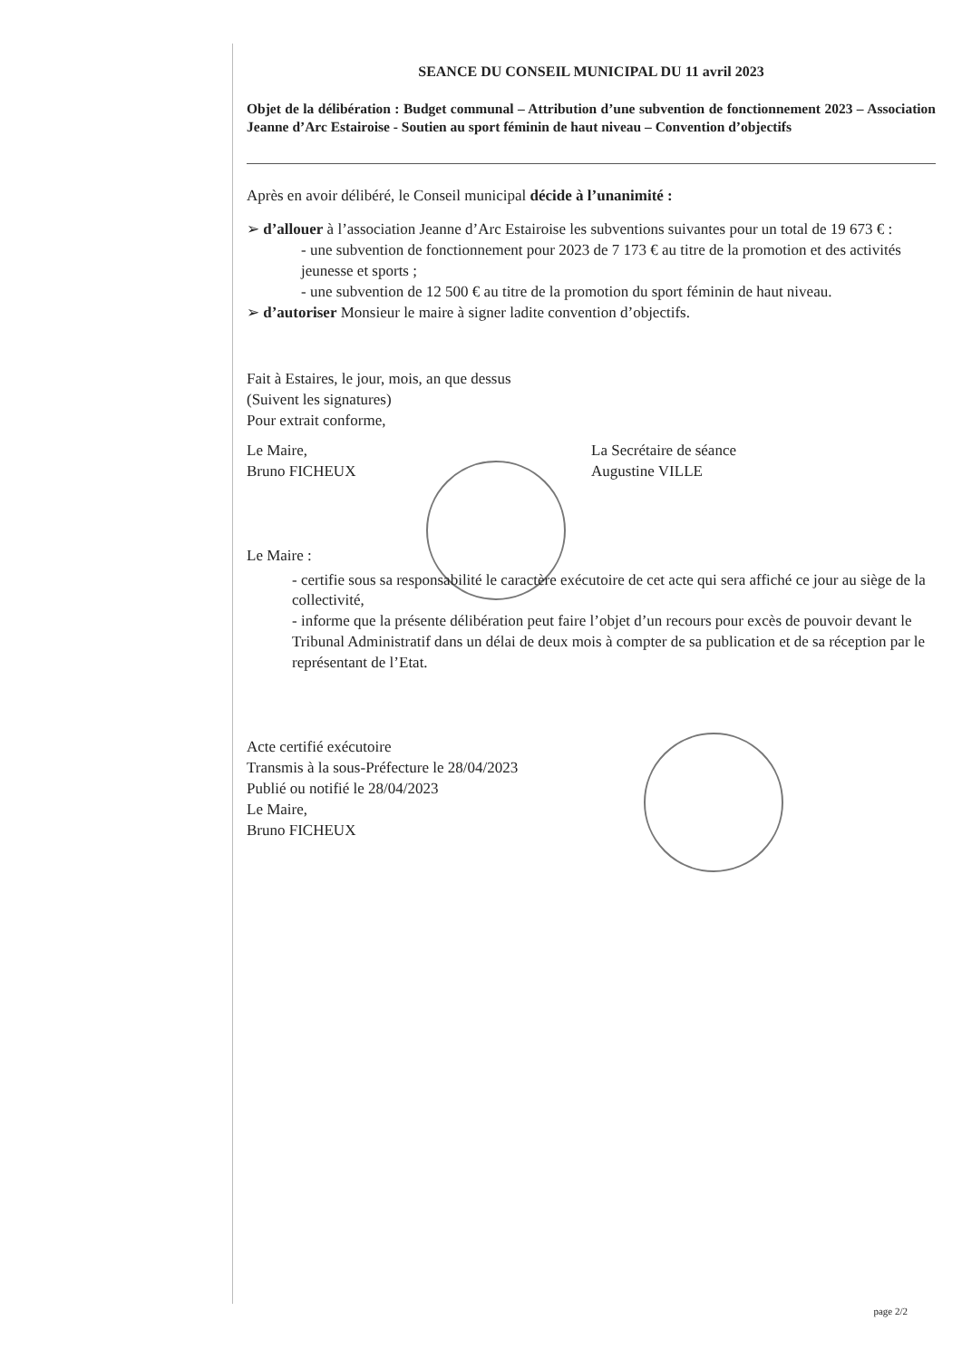SEANCE DU CONSEIL MUNICIPAL DU 11 avril 2023
Objet de la délibération : Budget communal – Attribution d’une subvention de fonctionnement 2023 – Association Jeanne d’Arc Estairoise - Soutien au sport féminin de haut niveau – Convention d’objectifs
Après en avoir délibéré, le Conseil municipal décide à l’unanimité :
➢ d’allouer à l’association Jeanne d’Arc Estairoise les subventions suivantes pour un total de 19 673 € :
- une subvention de fonctionnement pour 2023 de 7 173 € au titre de la promotion et des activités jeunesse et sports ;
- une subvention de 12 500 € au titre de la promotion du sport féminin de haut niveau.
➢ d’autoriser Monsieur le maire à signer ladite convention d’objectifs.
Fait à Estaires, le jour, mois, an que dessus
(Suivent les signatures)
Pour extrait conforme,
Le Maire,
Bruno FICHEUX
La Secrétaire de séance
Augustine VILLE
Le Maire :
- certifie sous sa responsabilité le caractère exécutoire de cet acte qui sera affiché ce jour au siège de la collectivité,
- informe que la présente délibération peut faire l’objet d’un recours pour excès de pouvoir devant le Tribunal Administratif dans un délai de deux mois à compter de sa publication et de sa réception par le représentant de l’Etat.
Acte certifié exécutoire
Transmis à la sous-Préfecture le 28/04/2023
Publié ou notifié le 28/04/2023
Le Maire,
Bruno FICHEUX
page 2/2